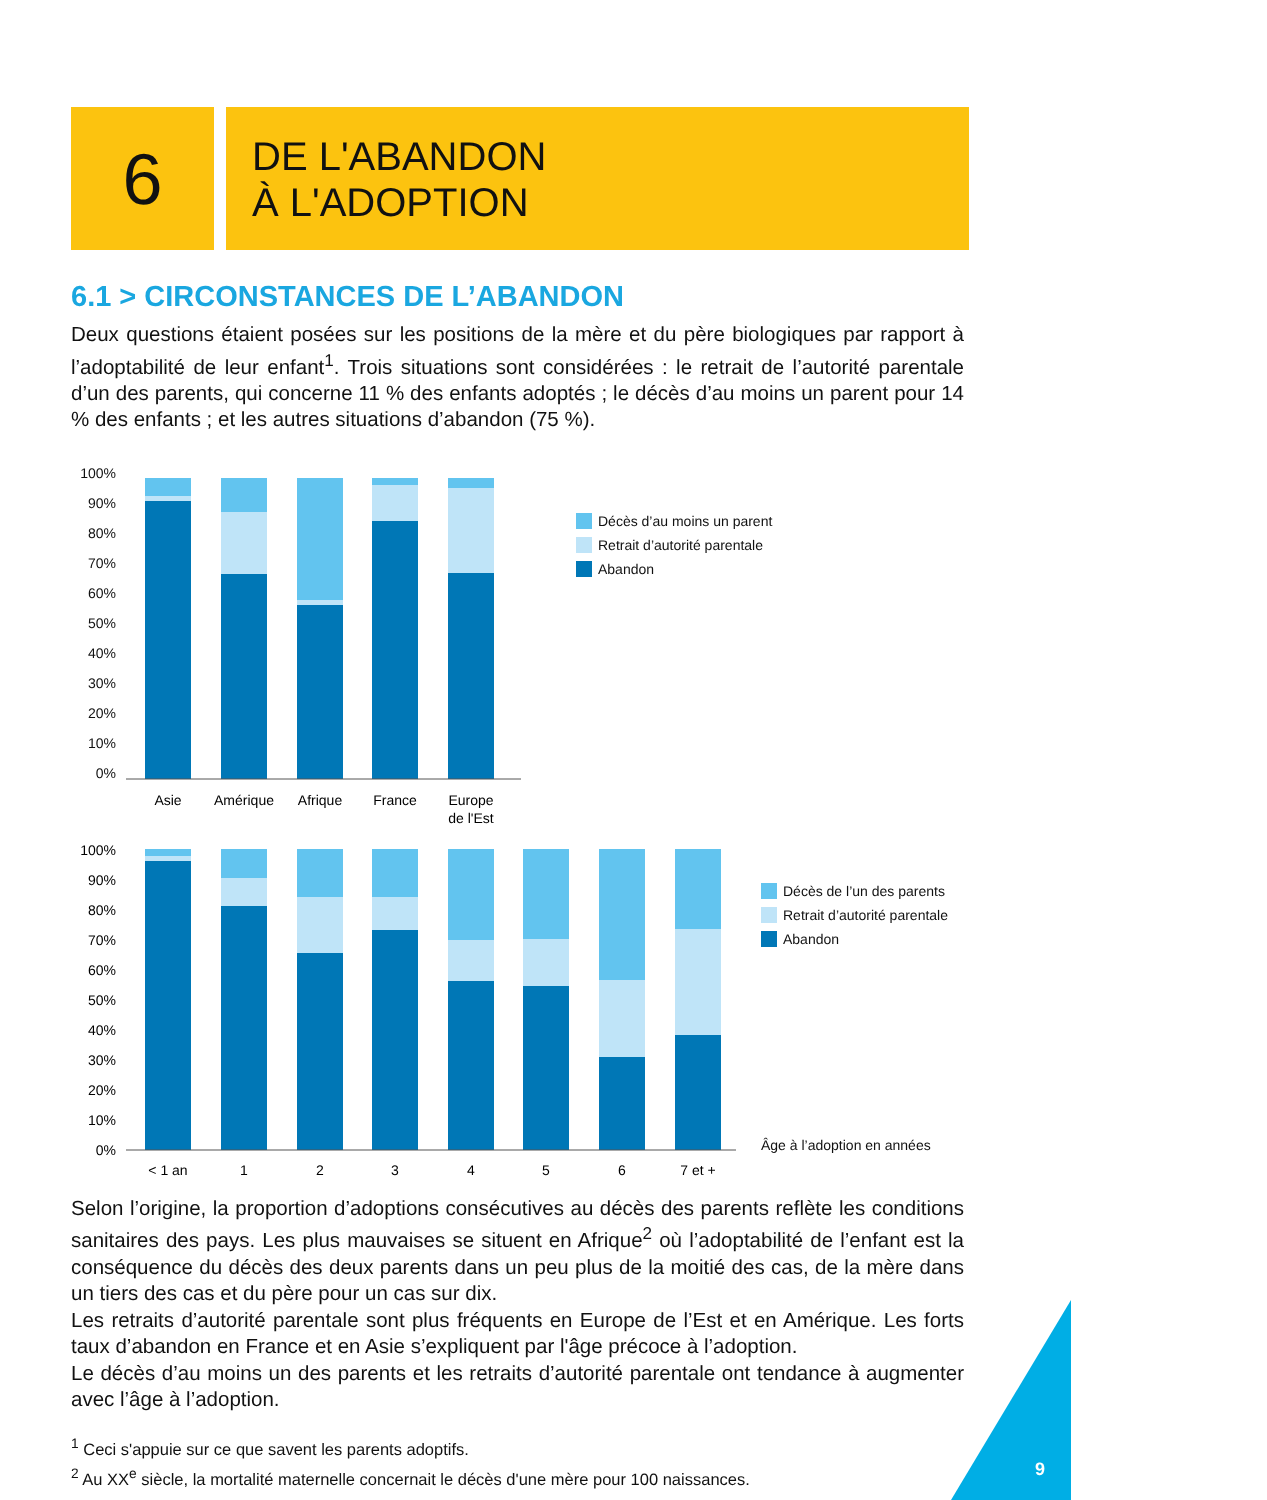6
DE L'ABANDON
À L'ADOPTION
6.1 > CIRCONSTANCES DE L’ABANDON
Deux questions étaient posées sur les positions de la mère et du père biologiques par rapport à l’adoptabilité de leur enfant<sup>1</sup>. Trois situations sont considérées : le retrait de l’autorité parentale d’un des parents, qui concerne 11 % des enfants adoptés ; le décès d’au moins un parent pour 14 % des enfants ; et les autres situations d’abandon (75 %).
100%
90%
80%
70%
60%
50%
40%
30%
20%
10%
0%
Asie
Amérique
Afrique
France
Europe
de l'Est
Décès d’au moins un parent
Retrait d’autorité parentale
Abandon
100%
90%
80%
70%
60%
50%
40%
30%
20%
10%
0%
< 1 an
1
2
3
4
5
6
7 et +
Décès de l’un des parents
Retrait d’autorité parentale
Abandon
Âge à l’adoption en années
Selon l’origine, la proportion d’adoptions consécutives au décès des parents reflète les conditions sanitaires des pays. Les plus mauvaises se situent en Afrique<sup>2</sup> où l’adoptabilité de l’enfant est la conséquence du décès des deux parents dans un peu plus de la moitié des cas, de la mère dans un tiers des cas et du père pour un cas sur dix.
Les retraits d’autorité parentale sont plus fréquents en Europe de l’Est et en Amérique. Les forts taux d’abandon en France et en Asie s’expliquent par l'âge précoce à l’adoption.
Le décès d’au moins un des parents et les retraits d’autorité parentale ont tendance à augmenter avec l’âge à l’adoption.
<sup>1</sup> Ceci s'appuie sur ce que savent les parents adoptifs.
<sup>2</sup> Au XX<sup>e</sup> siècle, la mortalité maternelle concernait le décès d'une mère pour 100 naissances.
9